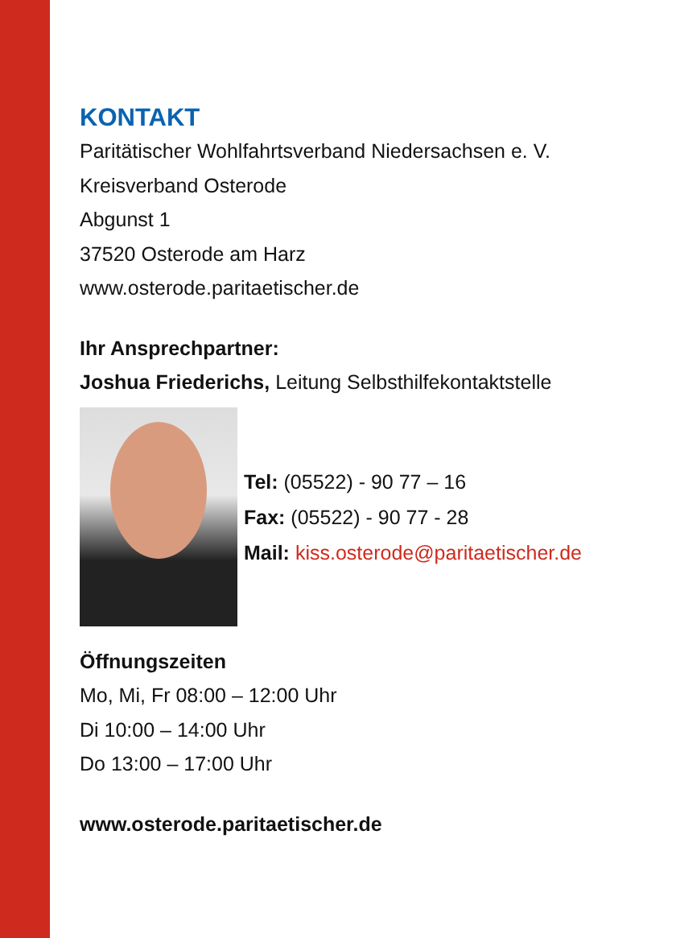KONTAKT
Paritätischer Wohlfahrtsverband Niedersachsen e. V.
Kreisverband Osterode
Abgunst 1
37520 Osterode am Harz
www.osterode.paritaetischer.de
Ihr Ansprechpartner:
Joshua Friederichs, Leitung Selbsthilfekontaktstelle
Tel: (05522) - 90 77 – 16
Fax: (05522) - 90 77 - 28
Mail: kiss.osterode@paritaetischer.de
Öffnungszeiten
Mo, Mi, Fr 08:00 – 12:00 Uhr
Di 10:00 – 14:00 Uhr
Do 13:00 – 17:00 Uhr
www.osterode.paritaetischer.de